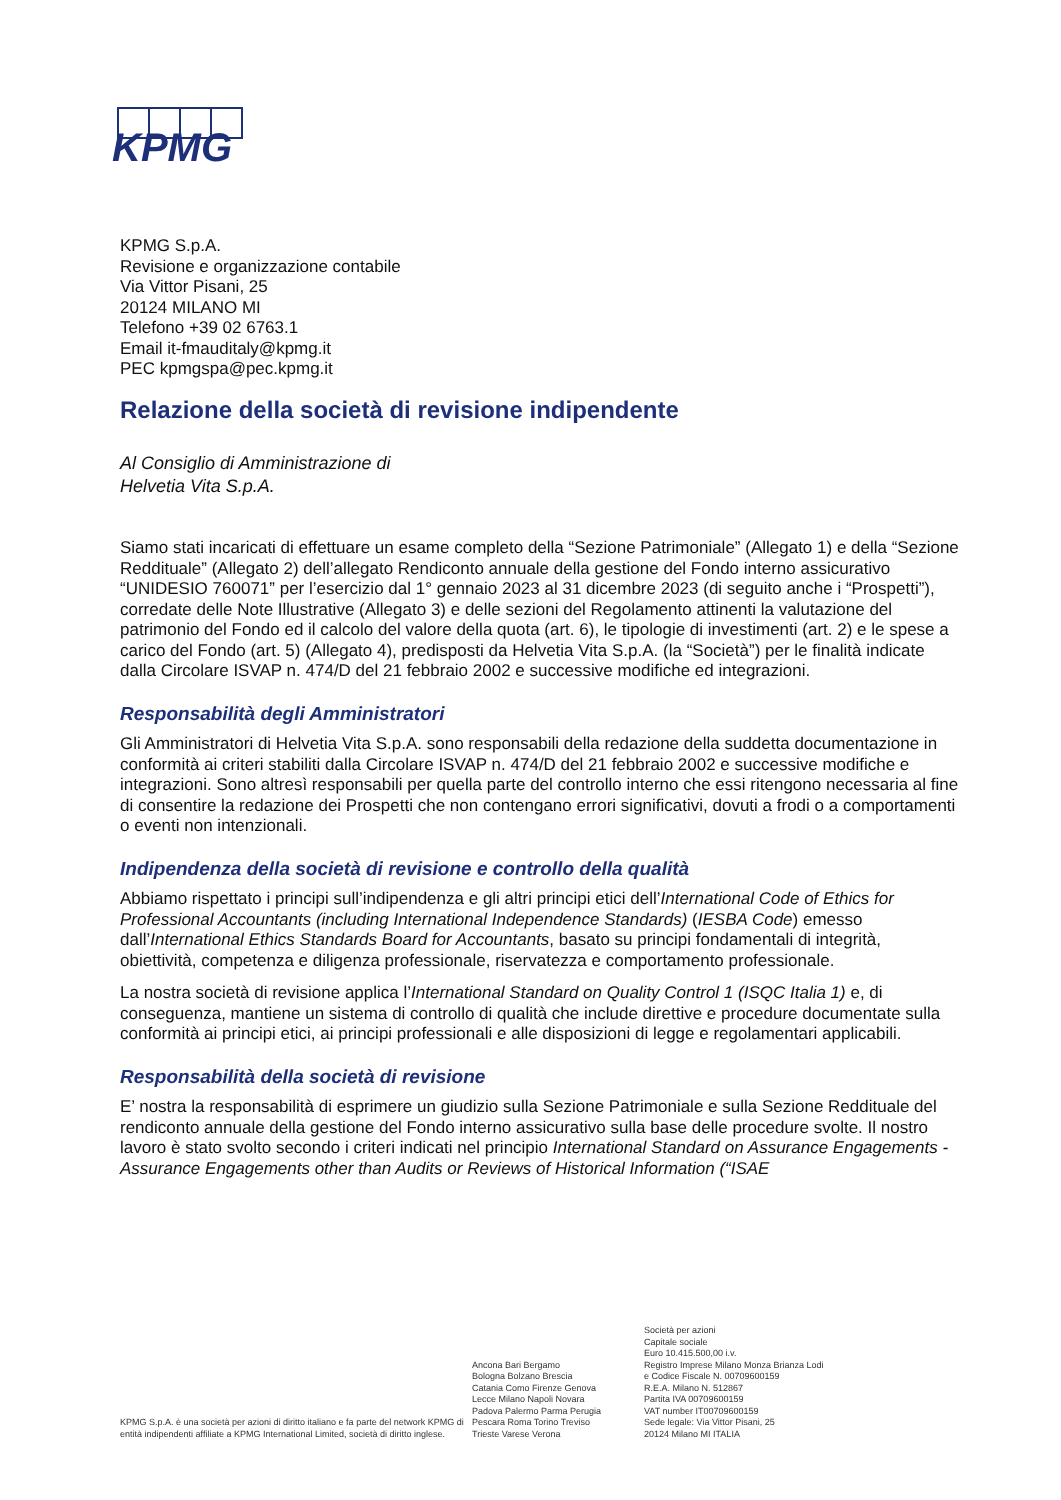KPMG
KPMG S.p.A.
Revisione e organizzazione contabile
Via Vittor Pisani, 25
20124 MILANO MI
Telefono +39 02 6763.1
Email it-fmauditaly@kpmg.it
PEC kpmgspa@pec.kpmg.it
Relazione della società di revisione indipendente
Al Consiglio di Amministrazione di
Helvetia Vita S.p.A.
Siamo stati incaricati di effettuare un esame completo della “Sezione Patrimoniale” (Allegato 1) e della “Sezione Reddituale” (Allegato 2) dell’allegato Rendiconto annuale della gestione del Fondo interno assicurativo “UNIDESIO 760071” per l’esercizio dal 1° gennaio 2023 al 31 dicembre 2023 (di seguito anche i “Prospetti”), corredate delle Note Illustrative (Allegato 3) e delle sezioni del Regolamento attinenti la valutazione del patrimonio del Fondo ed il calcolo del valore della quota (art. 6), le tipologie di investimenti (art. 2) e le spese a carico del Fondo (art. 5) (Allegato 4), predisposti da Helvetia Vita S.p.A. (la “Società”) per le finalità indicate dalla Circolare ISVAP n. 474/D del 21 febbraio 2002 e successive modifiche ed integrazioni.
Responsabilità degli Amministratori
Gli Amministratori di Helvetia Vita S.p.A. sono responsabili della redazione della suddetta documentazione in conformità ai criteri stabiliti dalla Circolare ISVAP n. 474/D del 21 febbraio 2002 e successive modifiche e integrazioni. Sono altresì responsabili per quella parte del controllo interno che essi ritengono necessaria al fine di consentire la redazione dei Prospetti che non contengano errori significativi, dovuti a frodi o a comportamenti o eventi non intenzionali.
Indipendenza della società di revisione e controllo della qualità
Abbiamo rispettato i principi sull’indipendenza e gli altri principi etici dell’International Code of Ethics for Professional Accountants (including International Independence Standards) (IESBA Code) emesso dall’International Ethics Standards Board for Accountants, basato su principi fondamentali di integrità, obiettività, competenza e diligenza professionale, riservatezza e comportamento professionale.
La nostra società di revisione applica l’International Standard on Quality Control 1 (ISQC Italia 1) e, di conseguenza, mantiene un sistema di controllo di qualità che include direttive e procedure documentate sulla conformità ai principi etici, ai principi professionali e alle disposizioni di legge e regolamentari applicabili.
Responsabilità della società di revisione
E’ nostra la responsabilità di esprimere un giudizio sulla Sezione Patrimoniale e sulla Sezione Reddituale del rendiconto annuale della gestione del Fondo interno assicurativo sulla base delle procedure svolte. Il nostro lavoro è stato svolto secondo i criteri indicati nel principio International Standard on Assurance Engagements - Assurance Engagements other than Audits or Reviews of Historical Information (“ISAE
KPMG S.p.A. è una società per azioni di diritto italiano e fa parte del network KPMG di entità indipendenti affiliate a KPMG International Limited, società di diritto inglese.
Ancona Bari Bergamo
Bologna Bolzano Brescia
Catania Como Firenze Genova
Lecce Milano Napoli Novara
Padova Palermo Parma Perugia
Pescara Roma Torino Treviso
Trieste Varese Verona
Società per azioni
Capitale sociale
Euro 10.415.500,00 i.v.
Registro Imprese Milano Monza Brianza Lodi
e Codice Fiscale N. 00709600159
R.E.A. Milano N. 512867
Partita IVA 00709600159
VAT number IT00709600159
Sede legale: Via Vittor Pisani, 25
20124 Milano MI ITALIA